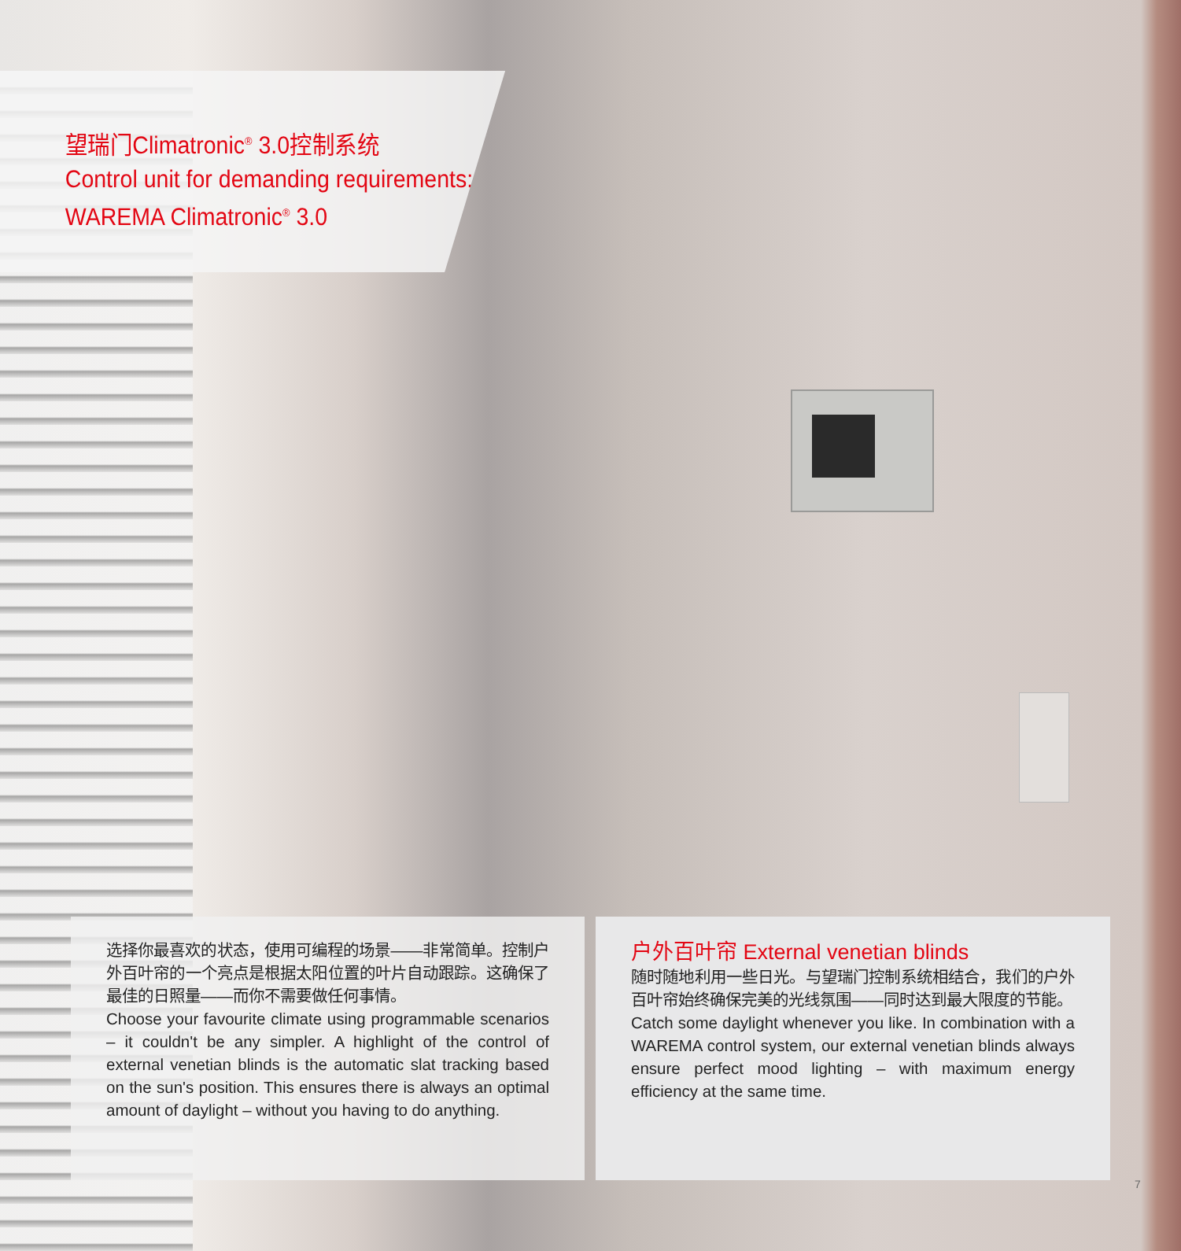望瑞门Climatronic<sup>®</sup> 3.0控制系统
Control unit for demanding requirements:
WAREMA Climatronic<sup>®</sup> 3.0
选择你最喜欢的状态，使用可编程的场景——非常简单。控制户外百叶帘的一个亮点是根据太阳位置的叶片自动跟踪。这确保了最佳的日照量——而你不需要做任何事情。
Choose your favourite climate using programmable scenarios – it couldn't be any simpler. A highlight of the control of external venetian blinds is the automatic slat tracking based on the sun's position. This ensures there is always an optimal amount of daylight – without you having to do anything.
户外百叶帘 External venetian blinds
随时随地利用一些日光。与望瑞门控制系统相结合，我们的户外百叶帘始终确保完美的光线氛围——同时达到最大限度的节能。
Catch some daylight whenever you like. In combination with a WAREMA control system, our external venetian blinds always ensure perfect mood lighting – with maximum energy efficiency at the same time.
7